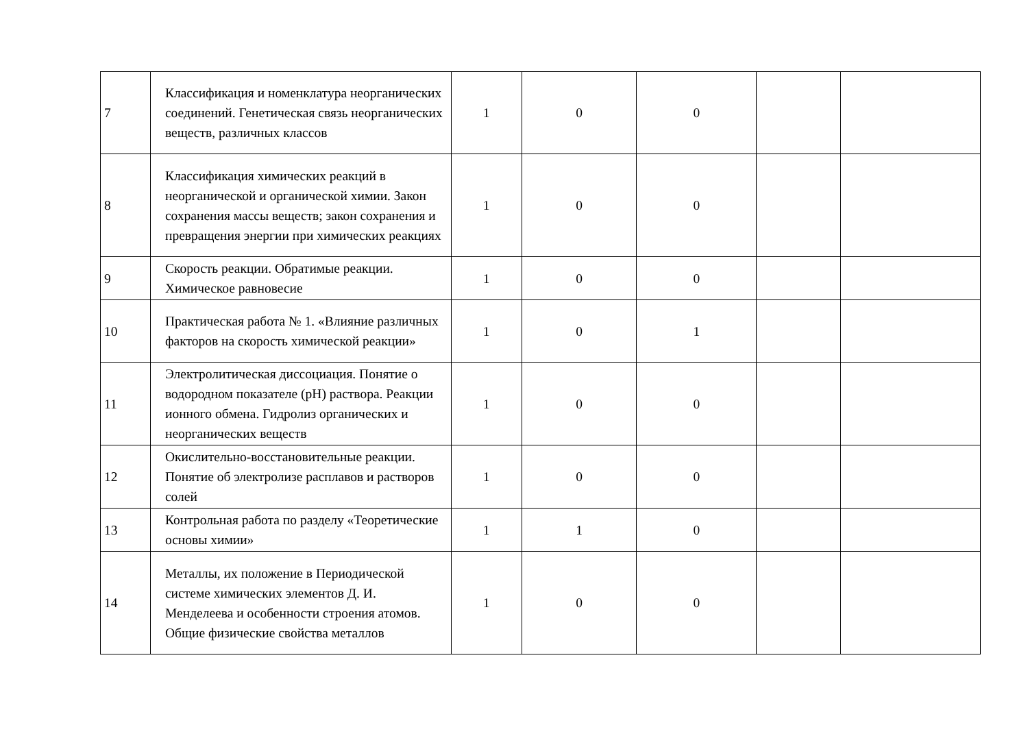| 7 | Классификация и номенклатура неорганических соединений. Генетическая связь неорганических веществ, различных классов | 1 | 0 | 0 | | |
| 8 | Классификация химических реакций в неорганической и органической химии. Закон сохранения массы веществ; закон сохранения и превращения энергии при химических реакциях | 1 | 0 | 0 | | |
| 9 | Скорость реакции. Обратимые реакции. Химическое равновесие | 1 | 0 | 0 | | |
| 10 | Практическая работа № 1. «Влияние различных факторов на скорость химической реакции» | 1 | 0 | 1 | | |
| 11 | Электролитическая диссоциация. Понятие о водородном показателе (pH) раствора. Реакции ионного обмена. Гидролиз органических и неорганических веществ | 1 | 0 | 0 | | |
| 12 | Окислительно-восстановительные реакции. Понятие об электролизе расплавов и растворов солей | 1 | 0 | 0 | | |
| 13 | Контрольная работа по разделу «Теоретические основы химии» | 1 | 1 | 0 | | |
| 14 | Металлы, их положение в Периодической системе химических элементов Д. И. Менделеева и особенности строения атомов. Общие физические свойства металлов | 1 | 0 | 0 | | |